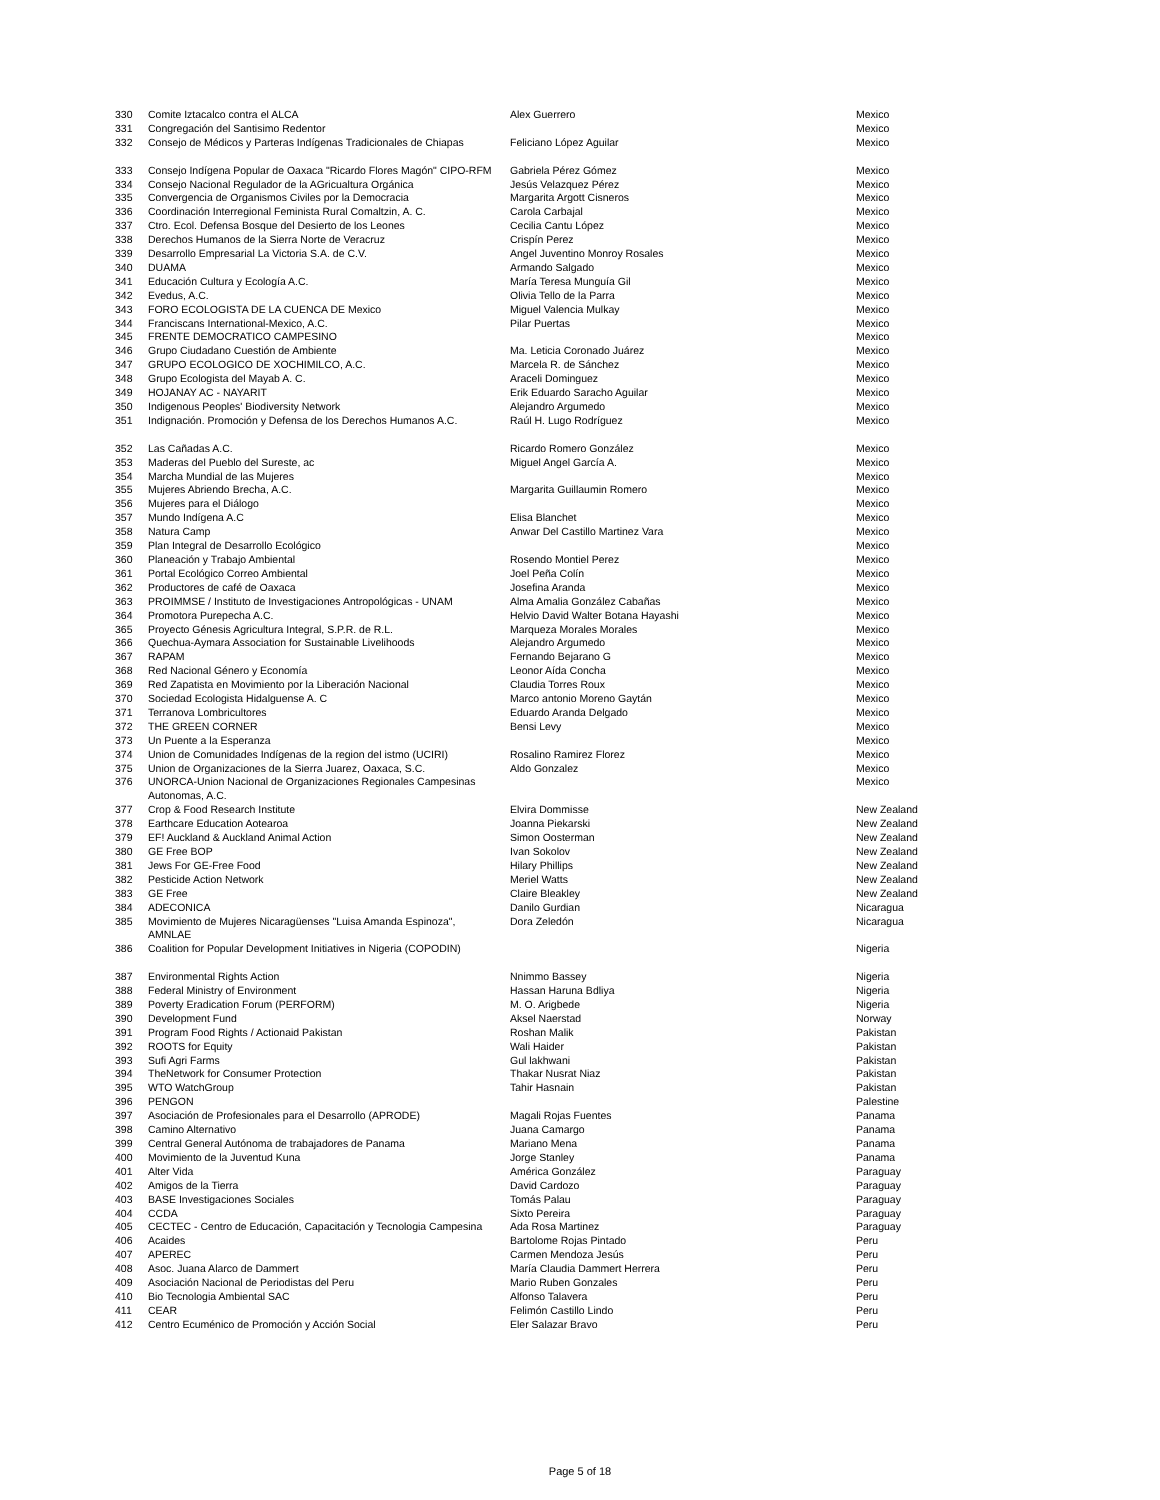| 330 | Comite Iztacalco contra el ALCA | Alex Guerrero | Mexico |
| 331 | Congregación del Santisimo Redentor | | Mexico |
| 332 | Consejo de Médicos y Parteras Indígenas Tradicionales de Chiapas | Feliciano López Aguilar | Mexico |
| 333 | Consejo Indígena Popular de Oaxaca "Ricardo Flores Magón" CIPO-RFM | Gabriela Pérez Gómez | Mexico |
| 334 | Consejo Nacional Regulador de la AGricualtura Orgánica | Jesús Velazquez Pérez | Mexico |
| 335 | Convergencia de Organismos Civiles por la Democracia | Margarita Argott Cisneros | Mexico |
| 336 | Coordinación Interregional Feminista Rural Comaltzin, A. C. | Carola Carbajal | Mexico |
| 337 | Ctro. Ecol. Defensa Bosque del Desierto de los Leones | Cecilia Cantu López | Mexico |
| 338 | Derechos Humanos de la Sierra Norte de Veracruz | Crispín Perez | Mexico |
| 339 | Desarrollo Empresarial La Victoria S.A. de C.V. | Angel Juventino Monroy Rosales | Mexico |
| 340 | DUAMA | Armando Salgado | Mexico |
| 341 | Educación Cultura y Ecología A.C. | María Teresa Munguía Gil | Mexico |
| 342 | Evedus, A.C. | Olivia Tello de la Parra | Mexico |
| 343 | FORO ECOLOGISTA DE LA CUENCA DE Mexico | Miguel Valencia Mulkay | Mexico |
| 344 | Franciscans International-Mexico, A.C. | Pilar Puertas | Mexico |
| 345 | FRENTE DEMOCRATICO CAMPESINO | | Mexico |
| 346 | Grupo Ciudadano Cuestión de Ambiente | Ma. Leticia Coronado Juárez | Mexico |
| 347 | GRUPO ECOLOGICO DE XOCHIMILCO, A.C. | Marcela R. de Sánchez | Mexico |
| 348 | Grupo Ecologista del Mayab A. C. | Araceli Dominguez | Mexico |
| 349 | HOJANAY AC - NAYARIT | Erik Eduardo Saracho Aguilar | Mexico |
| 350 | Indigenous Peoples' Biodiversity Network | Alejandro Argumedo | Mexico |
| 351 | Indignación. Promoción y Defensa de los Derechos Humanos A.C. | Raúl H. Lugo Rodríguez | Mexico |
| 352 | Las Cañadas A.C. | Ricardo Romero González | Mexico |
| 353 | Maderas del Pueblo del Sureste, ac | Miguel Angel García A. | Mexico |
| 354 | Marcha Mundial de las Mujeres | | Mexico |
| 355 | Mujeres Abriendo Brecha, A.C. | Margarita Guillaumin Romero | Mexico |
| 356 | Mujeres para el Diálogo | | Mexico |
| 357 | Mundo Indígena A.C | Elisa Blanchet | Mexico |
| 358 | Natura Camp | Anwar Del Castillo Martinez Vara | Mexico |
| 359 | Plan Integral de Desarrollo Ecológico | | Mexico |
| 360 | Planeación y Trabajo Ambiental | Rosendo Montiel Perez | Mexico |
| 361 | Portal Ecológico Correo Ambiental | Joel Peña Colín | Mexico |
| 362 | Productores de café de Oaxaca | Josefina Aranda | Mexico |
| 363 | PROIMMSE / Instituto de Investigaciones Antropológicas - UNAM | Alma Amalia González Cabañas | Mexico |
| 364 | Promotora Purepecha A.C. | Helvio David Walter Botana Hayashi | Mexico |
| 365 | Proyecto Génesis Agricultura Integral, S.P.R. de R.L. | Marqueza Morales Morales | Mexico |
| 366 | Quechua-Aymara Association for Sustainable Livelihoods | Alejandro Argumedo | Mexico |
| 367 | RAPAM | Fernando Bejarano G | Mexico |
| 368 | Red Nacional Género y Economía | Leonor Aída Concha | Mexico |
| 369 | Red Zapatista en Movimiento por la Liberación Nacional | Claudia Torres Roux | Mexico |
| 370 | Sociedad Ecologista Hidalguense A. C | Marco antonio Moreno Gaytán | Mexico |
| 371 | Terranova Lombricultores | Eduardo Aranda Delgado | Mexico |
| 372 | THE GREEN CORNER | Bensi Levy | Mexico |
| 373 | Un Puente a la Esperanza | | Mexico |
| 374 | Union de Comunidades Indígenas de la region del istmo (UCIRI) | Rosalino Ramirez Florez | Mexico |
| 375 | Union de Organizaciones de la Sierra Juarez, Oaxaca, S.C. | Aldo Gonzalez | Mexico |
| 376 | UNORCA-Union Nacional de Organizaciones Regionales Campesinas Autonomas, A.C. | | Mexico |
| 377 | Crop & Food Research Institute | Elvira Dommisse | New Zealand |
| 378 | Earthcare Education Aotearoa | Joanna Piekarski | New Zealand |
| 379 | EF! Auckland & Auckland Animal Action | Simon Oosterman | New Zealand |
| 380 | GE Free BOP | Ivan Sokolov | New Zealand |
| 381 | Jews For GE-Free Food | Hilary Phillips | New Zealand |
| 382 | Pesticide Action Network | Meriel Watts | New Zealand |
| 383 | GE Free | Claire Bleakley | New Zealand |
| 384 | ADECONICA | Danilo Gurdian | Nicaragua |
| 385 | Movimiento de Mujeres Nicaragüenses "Luisa Amanda Espinoza", AMNLAE | Dora Zeledón | Nicaragua |
| 386 | Coalition for Popular Development Initiatives in Nigeria (COPODIN) | | Nigeria |
| 387 | Environmental Rights Action | Nnimmo Bassey | Nigeria |
| 388 | Federal Ministry of Environment | Hassan Haruna Bdliya | Nigeria |
| 389 | Poverty Eradication Forum (PERFORM) | M. O. Arigbede | Nigeria |
| 390 | Development Fund | Aksel Naerstad | Norway |
| 391 | Program Food Rights / Actionaid Pakistan | Roshan Malik | Pakistan |
| 392 | ROOTS for Equity | Wali Haider | Pakistan |
| 393 | Sufi Agri Farms | Gul lakhwani | Pakistan |
| 394 | TheNetwork for Consumer Protection | Thakar Nusrat Niaz | Pakistan |
| 395 | WTO WatchGroup | Tahir Hasnain | Pakistan |
| 396 | PENGON | | Palestine |
| 397 | Asociación de Profesionales para el Desarrollo (APRODE) | Magali Rojas Fuentes | Panama |
| 398 | Camino Alternativo | Juana Camargo | Panama |
| 399 | Central General Autónoma de trabajadores de Panama | Mariano Mena | Panama |
| 400 | Movimiento de la Juventud Kuna | Jorge Stanley | Panama |
| 401 | Alter Vida | América González | Paraguay |
| 402 | Amigos de la Tierra | David Cardozo | Paraguay |
| 403 | BASE Investigaciones Sociales | Tomás Palau | Paraguay |
| 404 | CCDA | Sixto Pereira | Paraguay |
| 405 | CECTEC - Centro de Educación, Capacitación y Tecnologia Campesina | Ada Rosa Martinez | Paraguay |
| 406 | Acaides | Bartolome Rojas Pintado | Peru |
| 407 | APEREC | Carmen Mendoza Jesús | Peru |
| 408 | Asoc. Juana Alarco de Dammert | María Claudia Dammert Herrera | Peru |
| 409 | Asociación Nacional de Periodistas del Peru | Mario Ruben Gonzales | Peru |
| 410 | Bio Tecnologia Ambiental SAC | Alfonso Talavera | Peru |
| 411 | CEAR | Felimón Castillo Lindo | Peru |
| 412 | Centro Ecuménico de Promoción y Acción Social | Eler Salazar Bravo | Peru |
Page 5 of 18